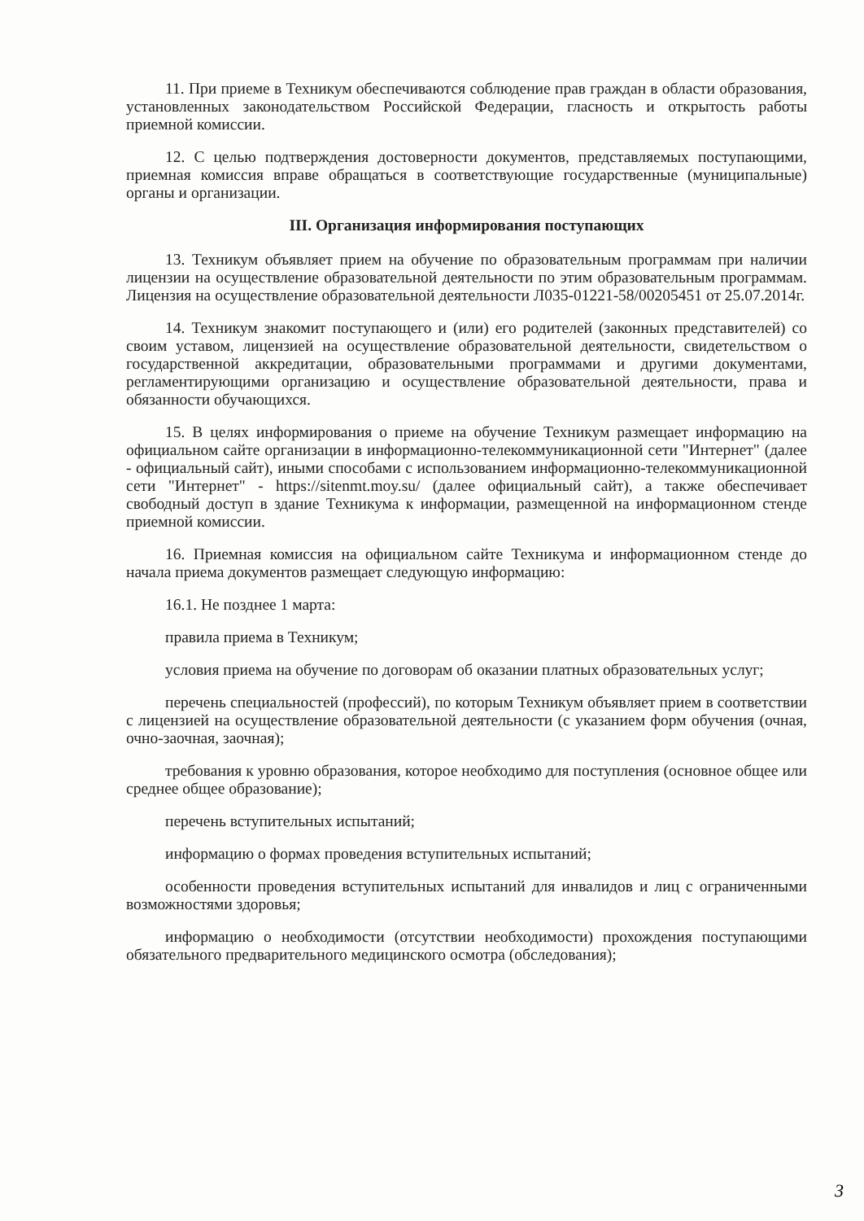11. При приеме в Техникум обеспечиваются соблюдение прав граждан в области образования, установленных законодательством Российской Федерации, гласность и открытость работы приемной комиссии.
12. С целью подтверждения достоверности документов, представляемых поступающими, приемная комиссия вправе обращаться в соответствующие государственные (муниципальные) органы и организации.
III. Организация информирования поступающих
13. Техникум объявляет прием на обучение по образовательным программам при наличии лицензии на осуществление образовательной деятельности по этим образовательным программам. Лицензия на осуществление образовательной деятельности Л035-01221-58/00205451 от 25.07.2014г.
14. Техникум знакомит поступающего и (или) его родителей (законных представителей) со своим уставом, лицензией на осуществление образовательной деятельности, свидетельством о государственной аккредитации, образовательными программами и другими документами, регламентирующими организацию и осуществление образовательной деятельности, права и обязанности обучающихся.
15. В целях информирования о приеме на обучение Техникум размещает информацию на официальном сайте организации в информационно-телекоммуникационной сети "Интернет" (далее - официальный сайт), иными способами с использованием информационно-телекоммуникационной сети "Интернет" - https://sitenmt.moy.su/ (далее официальный сайт), а также обеспечивает свободный доступ в здание Техникума к информации, размещенной на информационном стенде приемной комиссии.
16. Приемная комиссия на официальном сайте Техникума и информационном стенде до начала приема документов размещает следующую информацию:
16.1. Не позднее 1 марта:
правила приема в Техникум;
условия приема на обучение по договорам об оказании платных образовательных услуг;
перечень специальностей (профессий), по которым Техникум объявляет прием в соответствии с лицензией на осуществление образовательной деятельности (с указанием форм обучения (очная, очно-заочная, заочная);
требования к уровню образования, которое необходимо для поступления (основное общее или среднее общее образование);
перечень вступительных испытаний;
информацию о формах проведения вступительных испытаний;
особенности проведения вступительных испытаний для инвалидов и лиц с ограниченными возможностями здоровья;
информацию о необходимости (отсутствии необходимости) прохождения поступающими обязательного предварительного медицинского осмотра (обследования);
3